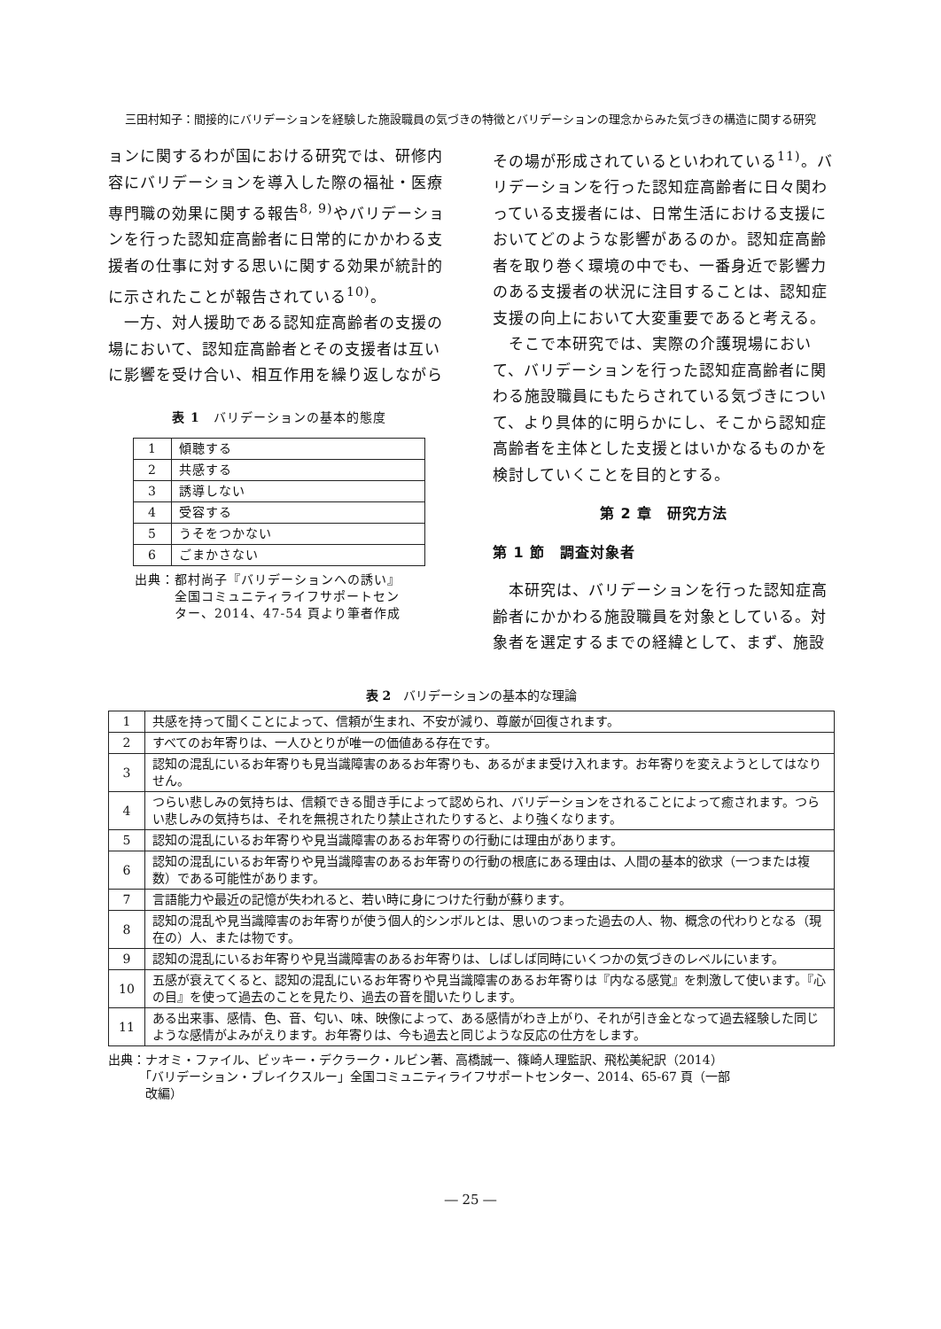三田村知子：間接的にバリデーションを経験した施設職員の気づきの特徴とバリデーションの理念からみた気づきの構造に関する研究
ョンに関するわが国における研究では、研修内容にバリデーションを導入した際の福祉・医療専門職の効果に関する報告<sup>8, 9)</sup>やバリデーションを行った認知症高齢者に日常的にかかわる支援者の仕事に対する思いに関する効果が統計的に示されたことが報告されている<sup>10)</sup>。
　一方、対人援助である認知症高齢者の支援の場において、認知症高齢者とその支援者は互いに影響を受け合い、相互作用を繰り返しながら
表 1　バリデーションの基本的態度
| 1 | 傾聴する |
| 2 | 共感する |
| 3 | 誘導しない |
| 4 | 受容する |
| 5 | うそをつかない |
| 6 | ごまかさない |
出典：都村尚子『バリデーションへの誘い』
　　　全国コミュニティライフサポートセン
　　　ター、2014、47-54 頁より筆者作成
その場が形成されているといわれている<sup>11)</sup>。バリデーションを行った認知症高齢者に日々関わっている支援者には、日常生活における支援においてどのような影響があるのか。認知症高齢者を取り巻く環境の中でも、一番身近で影響力のある支援者の状況に注目することは、認知症支援の向上において大変重要であると考える。
　そこで本研究では、実際の介護現場において、バリデーションを行った認知症高齢者に関わる施設職員にもたらされている気づきについて、より具体的に明らかにし、そこから認知症高齢者を主体とした支援とはいかなるものかを検討していくことを目的とする。
第 2 章　研究方法
第 1 節　調査対象者
　本研究は、バリデーションを行った認知症高齢者にかかわる施設職員を対象としている。対象者を選定するまでの経緯として、まず、施設
表 2　バリデーションの基本的な理論
| 1 | 共感を持って聞くことによって、信頼が生まれ、不安が減り、尊厳が回復されます。 |
| 2 | すべてのお年寄りは、一人ひとりが唯一の価値ある存在です。 |
| 3 | 認知の混乱にいるお年寄りも見当識障害のあるお年寄りも、あるがまま受け入れます。お年寄りを変えようとしてはなりせん。 |
| 4 | つらい悲しみの気持ちは、信頼できる聞き手によって認められ、バリデーションをされることによって癒されます。つらい悲しみの気持ちは、それを無視されたり禁止されたりすると、より強くなります。 |
| 5 | 認知の混乱にいるお年寄りや見当識障害のあるお年寄りの行動には理由があります。 |
| 6 | 認知の混乱にいるお年寄りや見当識障害のあるお年寄りの行動の根底にある理由は、人間の基本的欲求（一つまたは複数）である可能性があります。 |
| 7 | 言語能力や最近の記憶が失われると、若い時に身につけた行動が蘇ります。 |
| 8 | 認知の混乱や見当識障害のお年寄りが使う個人的シンボルとは、思いのつまった過去の人、物、概念の代わりとなる（現在の）人、または物です。 |
| 9 | 認知の混乱にいるお年寄りや見当識障害のあるお年寄りは、しばしば同時にいくつかの気づきのレベルにいます。 |
| 10 | 五感が衰えてくると、認知の混乱にいるお年寄りや見当識障害のあるお年寄りは『内なる感覚』を刺激して使います。『心の目』を使って過去のことを見たり、過去の音を聞いたりします。 |
| 11 | ある出来事、感情、色、音、匂い、味、映像によって、ある感情がわき上がり、それが引き金となって過去経験した同じような感情がよみがえります。お年寄りは、今も過去と同じような反応の仕方をします。 |
出典：ナオミ・ファイル、ビッキー・デクラーク・ルビン著、高橋誠一、篠崎人理監訳、飛松美紀訳（2014）
　　　「バリデーション・ブレイクスルー」全国コミュニティライフサポートセンター、2014、65-67 頁（一部
　　　改編）
― 25 ―